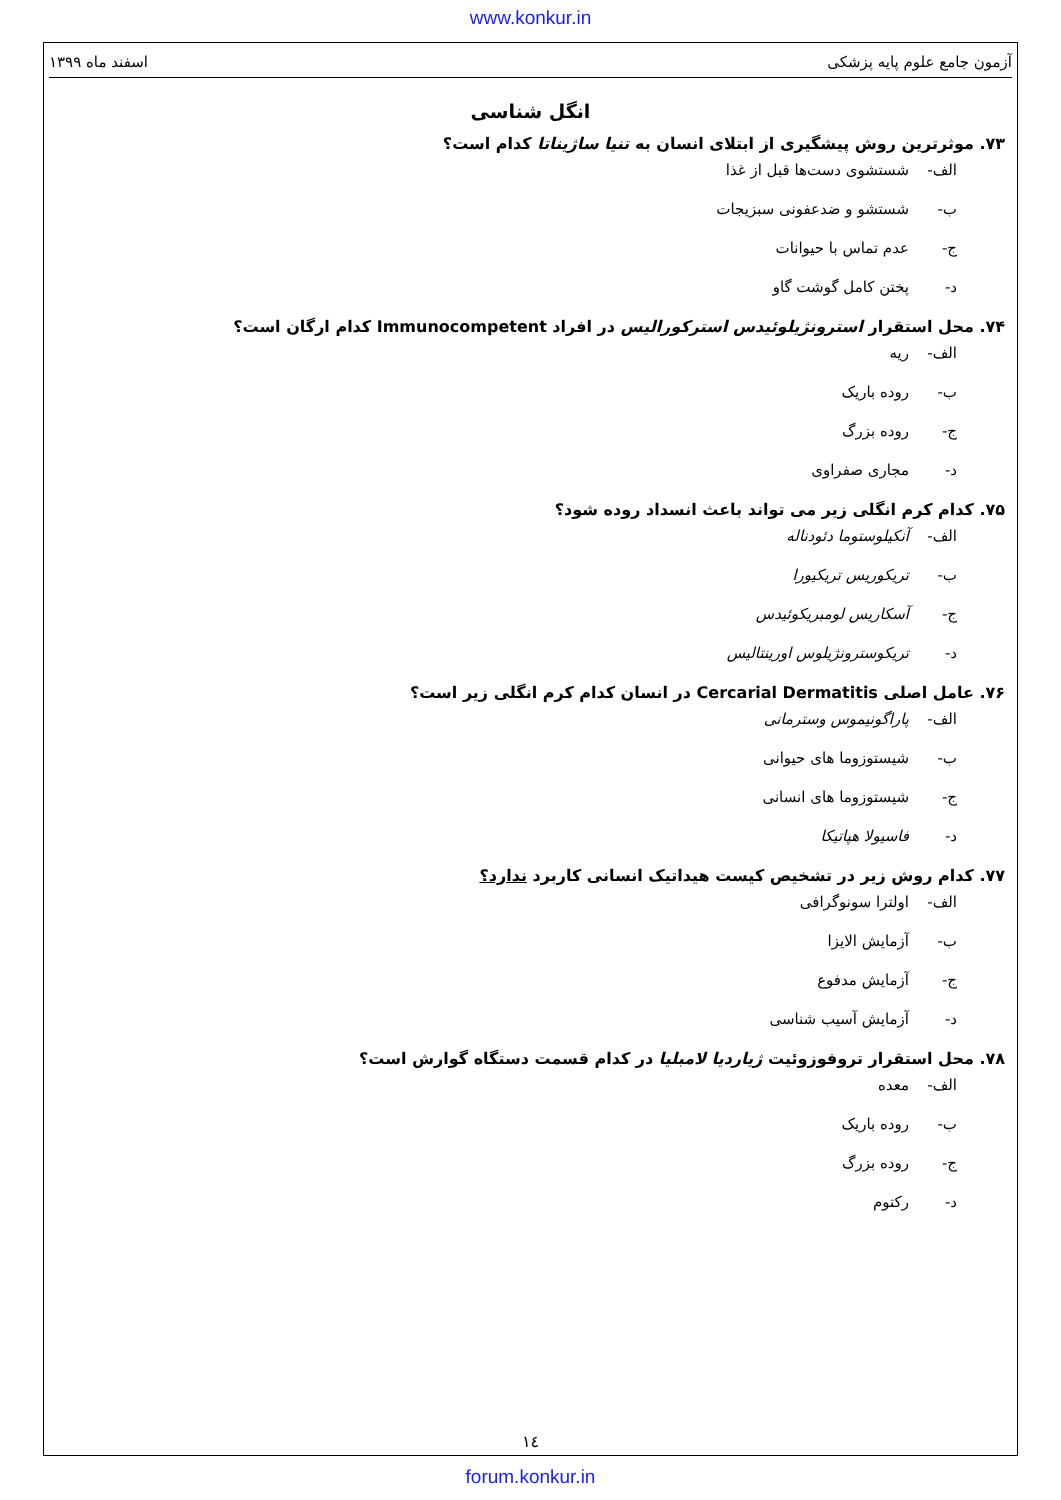www.konkur.in
آزمون جامع علوم پایه پزشکی اسفند ماه ۱۳۹۹
انگل شناسی
۷۳. موثرترین روش پیشگیری از ابتلای انسان به تنیا ساژیناتا کدام است؟
الف- شستشوی دست‌ها قبل از غذا
ب- شستشو و ضدعفونی سبزیجات
ج- عدم تماس با حیوانات
د- پختن کامل گوشت گاو
۷۴. محل استقرار استرونژیلوئیدس استرکورالیس در افراد Immunocompetent کدام ارگان است؟
الف- ریه
ب- روده باریک
ج- روده بزرگ
د- مجاری صفراوی
۷۵. کدام کرم انگلی زیر می تواند باعث انسداد روده شود؟
الف- آنکیلوستوما دئودناله
ب- تریکوریس تریکیورا
ج- آسکاریس لومبریکوئیدس
د- تریکوسترونژیلوس اورینتالیس
۷۶. عامل اصلی Cercarial Dermatitis در انسان کدام کرم انگلی زیر است؟
الف- پاراگونیموس وسترمانی
ب- شیستوزوما های حیوانی
ج- شیستوزوما های انسانی
د- فاسیولا هپاتیکا
۷۷. کدام روش زیر در تشخیص کیست هیداتیک انسانی کاربرد ندارد؟
الف- اولترا سونوگرافی
ب- آزمایش الایزا
ج- آزمایش مدفوع
د- آزمایش آسیب شناسی
۷۸. محل استقرار تروفوزوئیت ژیاردیا لامبلیا در کدام قسمت دستگاه گوارش است؟
الف- معده
ب- روده باریک
ج- روده بزرگ
د- رکتوم
١٤
forum.konkur.in